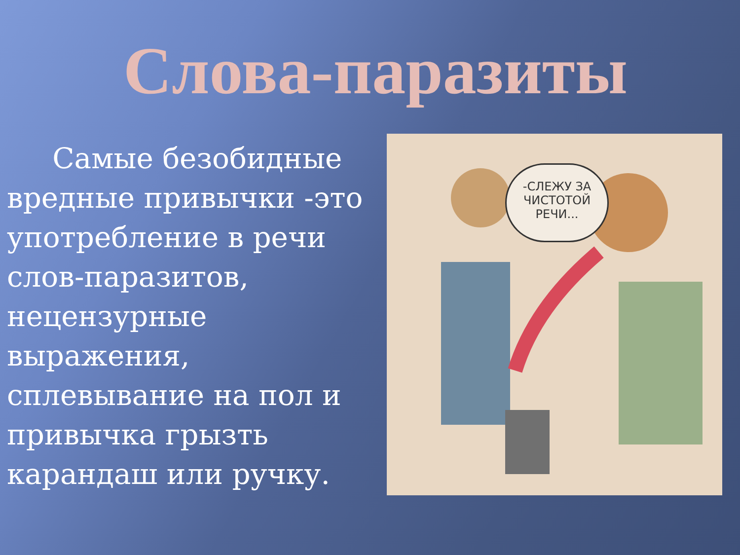Слова-паразиты
Самые безобидные вредные привычки -это употребление в речи слов-паразитов, нецензурные выражения, сплевывание на пол и привычка грызть карандаш или ручку.
-СЛЕЖУ ЗА ЧИСТОТОЙ РЕЧИ...